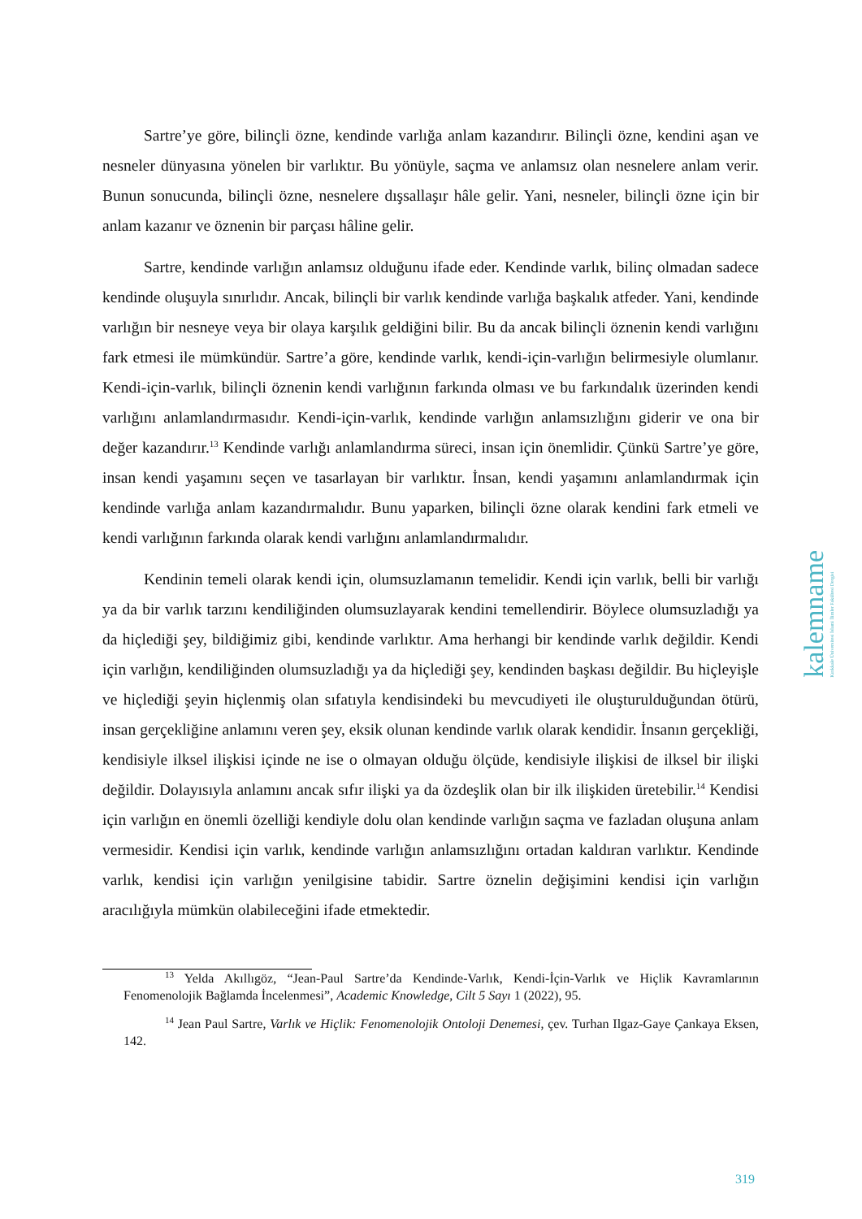Sartre’ye göre, bilinçli özne, kendinde varlığa anlam kazandırır. Bilinçli özne, kendini aşan ve nesneler dünyasına yönelen bir varlıktır. Bu yönüyle, saçma ve anlamsız olan nesnelere anlam verir. Bunun sonucunda, bilinçli özne, nesnelere dışsallaşır hâle gelir. Yani, nesneler, bilinçli özne için bir anlam kazanır ve öznenin bir parçası hâline gelir.
Sartre, kendinde varlığın anlamsız olduğunu ifade eder. Kendinde varlık, bilinç olmadan sadece kendinde oluşuyla sınırlıdır. Ancak, bilinçli bir varlık kendinde varlığa başkalık atfeder. Yani, kendinde varlığın bir nesneye veya bir olaya karşılık geldiğini bilir. Bu da ancak bilinçli öznenin kendi varlığını fark etmesi ile mümkündür. Sartre’a göre, kendinde varlık, kendi-için-varlığın belirmesiyle olumlanır. Kendi-için-varlık, bilinçli öznenin kendi varlığının farkında olması ve bu farkındalık üzerinden kendi varlığını anlamlandırmasıdır. Kendi-için-varlık, kendinde varlığın anlamsızlığını giderir ve ona bir değer kazandırır.<sup>13</sup> Kendinde varlığı anlamlandırma süreci, insan için önemlidir. Çünkü Sartre’ye göre, insan kendi yaşamını seçen ve tasarlayan bir varlıktır. İnsan, kendi yaşamını anlamlandırmak için kendinde varlığa anlam kazandırmalıdır. Bunu yaparken, bilinçli özne olarak kendini fark etmeli ve kendi varlığının farkında olarak kendi varlığını anlamlandırmalıdır.
Kendinin temeli olarak kendi için, olumsuzlamanın temelidir. Kendi için varlık, belli bir varlığı ya da bir varlık tarzını kendiliğinden olumsuzlayarak kendini temellendirir. Böylece olumsuzladığı ya da hiçlediği şey, bildiğimiz gibi, kendinde varlıktır. Ama herhangi bir kendinde varlık değildir. Kendi için varlığın, kendiliğinden olumsuzladığı ya da hiçlediği şey, kendinden başkası değildir. Bu hiçleyişle ve hiçlediği şeyin hiçlenmiş olan sıfatıyla kendisindeki bu mevcudiyeti ile oluşturulduğundan ötürü, insan gerçekliğine anlamını veren şey, eksik olunan kendinde varlık olarak kendidir. İnsanın gerçekliği, kendisiyle ilksel ilişkisi içinde ne ise o olmayan olduğu ölçüde, kendisiyle ilişkisi de ilksel bir ilişki değildir. Dolayısıyla anlamını ancak sıfır ilişki ya da özdeşlik olan bir ilk ilişkiden üretebilir.<sup>14</sup> Kendisi için varlığın en önemli özelliği kendiyle dolu olan kendinde varlığın saçma ve fazladan oluşuna anlam vermesidir. Kendisi için varlık, kendinde varlığın anlamsızlığını ortadan kaldıran varlıktır. Kendinde varlık, kendisi için varlığın yenilgisine tabidir. Sartre öznelin değişimini kendisi için varlığın aracılığıyla mümkün olabileceğini ifade etmektedir.
<sup>13</sup> Yelda Akıllıgöz, “Jean-Paul Sartre’da Kendinde-Varlık, Kendi-İçin-Varlık ve Hiçlik Kavramlarının Fenomenolojik Bağlamda İncelenmesi”, Academic Knowledge, Cilt 5 Sayı 1 (2022), 95.
<sup>14</sup> Jean Paul Sartre, Varlık ve Hiçlik: Fenomenolojik Ontoloji Denemesi, çev. Turhan Ilgaz-Gaye Çankaya Eksen, 142.
kalemname Kırıkkale Üniversitesi İslami İlimler Fakültesi Dergisi
319